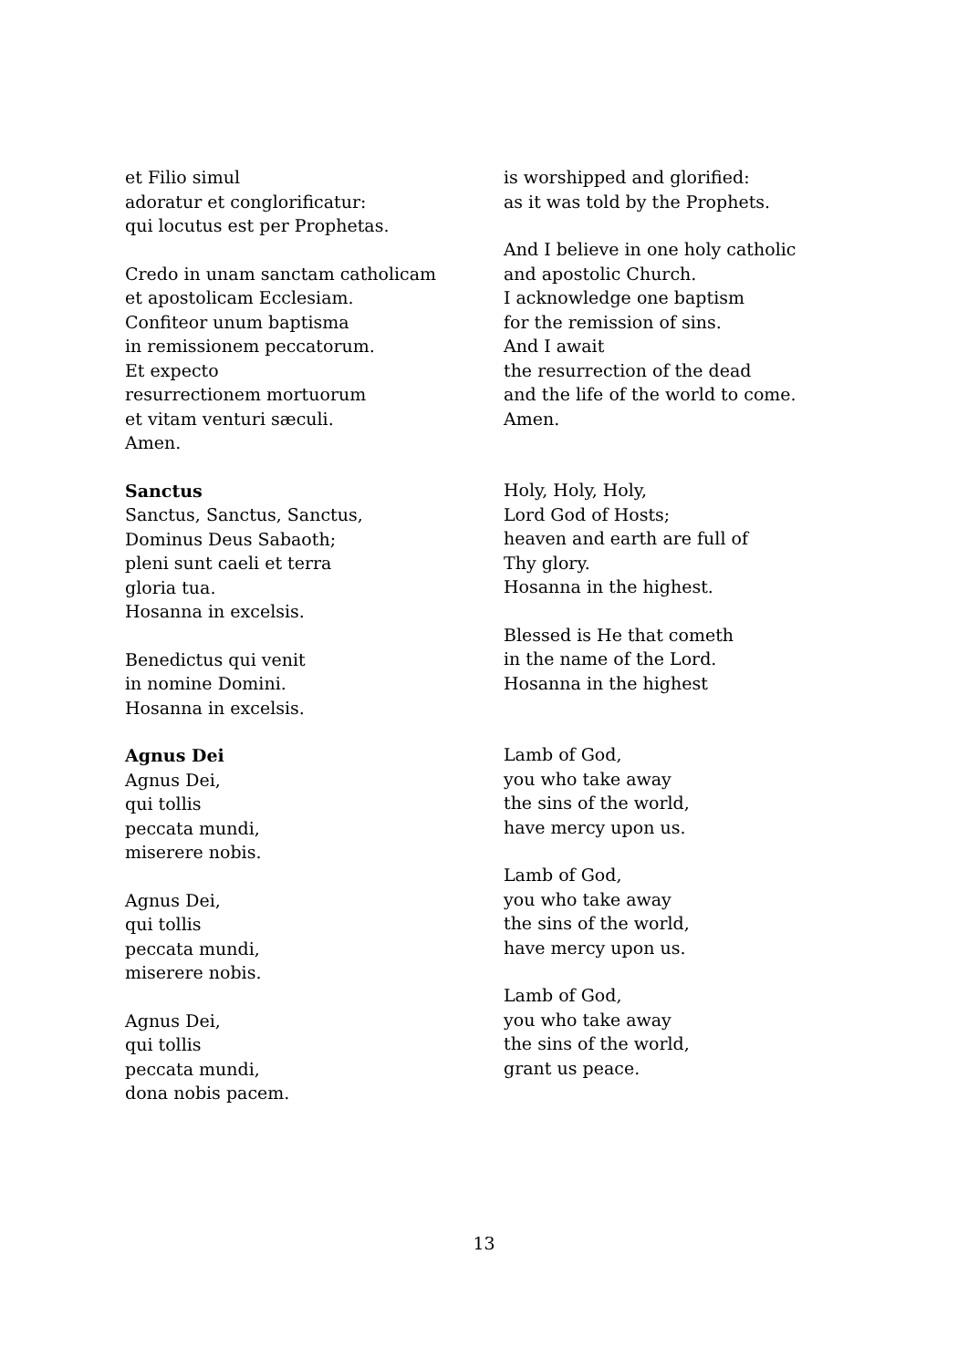et Filio simul
adoratur et conglorificatur:
qui locutus est per Prophetas.
Credo in unam sanctam catholicam
et apostolicam Ecclesiam.
Confiteor unum baptisma
in remissionem peccatorum.
Et expecto
resurrectionem mortuorum
et vitam venturi sæculi.
Amen.
Sanctus
Sanctus, Sanctus, Sanctus,
Dominus Deus Sabaoth;
pleni sunt caeli et terra
gloria tua.
Hosanna in excelsis.
Benedictus qui venit
in nomine Domini.
Hosanna in excelsis.
Agnus Dei
Agnus Dei,
qui tollis
peccata mundi,
miserere nobis.
Agnus Dei,
qui tollis
peccata mundi,
miserere nobis.
Agnus Dei,
qui tollis
peccata mundi,
dona nobis pacem.
is worshipped and glorified:
as it was told by the Prophets.
And I believe in one holy catholic
and apostolic Church.
I acknowledge one baptism
for the remission of sins.
And I await
the resurrection of the dead
and the life of the world to come.
Amen.
Holy, Holy, Holy,
Lord God of Hosts;
heaven and earth are full of
Thy glory.
Hosanna in the highest.
Blessed is He that cometh
in the name of the Lord.
Hosanna in the highest
Lamb of God,
you who take away
the sins of the world,
have mercy upon us.
Lamb of God,
you who take away
the sins of the world,
have mercy upon us.
Lamb of God,
you who take away
the sins of the world,
grant us peace.
13